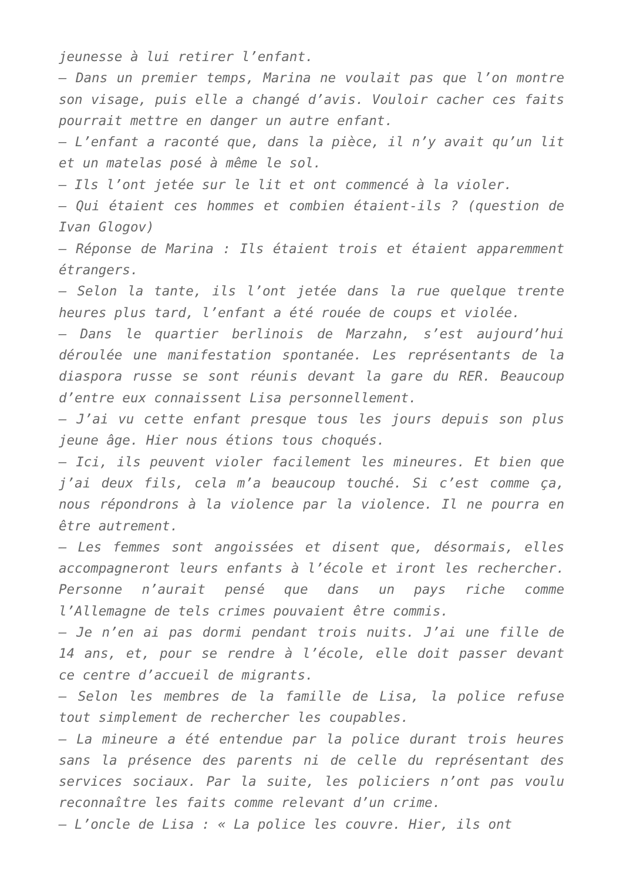jeunesse à lui retirer l’enfant.
– Dans un premier temps, Marina ne voulait pas que l’on montre son visage, puis elle a changé d’avis. Vouloir cacher ces faits pourrait mettre en danger un autre enfant.
– L’enfant a raconté que, dans la pièce, il n’y avait qu’un lit et un matelas posé à même le sol.
– Ils l’ont jetée sur le lit et ont commencé à la violer.
– Qui étaient ces hommes et combien étaient-ils ? (question de Ivan Glogov)
– Réponse de Marina : Ils étaient trois et étaient apparemment étrangers.
– Selon la tante, ils l’ont jetée dans la rue quelque trente heures plus tard, l’enfant a été rouée de coups et violée.
– Dans le quartier berlinois de Marzahn, s’est aujourd’hui déroulée une manifestation spontanée. Les représentants de la diaspora russe se sont réunis devant la gare du RER. Beaucoup d’entre eux connaissent Lisa personnellement.
– J’ai vu cette enfant presque tous les jours depuis son plus jeune âge. Hier nous étions tous choqués.
– Ici, ils peuvent violer facilement les mineures. Et bien que j’ai deux fils, cela m’a beaucoup touché. Si c’est comme ça, nous répondrons à la violence par la violence. Il ne pourra en être autrement.
– Les femmes sont angoissées et disent que, désormais, elles accompagneront leurs enfants à l’école et iront les rechercher. Personne n’aurait pensé que dans un pays riche comme l’Allemagne de tels crimes pouvaient être commis.
– Je n’en ai pas dormi pendant trois nuits. J’ai une fille de 14 ans, et, pour se rendre à l’école, elle doit passer devant ce centre d’accueil de migrants.
– Selon les membres de la famille de Lisa, la police refuse tout simplement de rechercher les coupables.
– La mineure a été entendue par la police durant trois heures sans la présence des parents ni de celle du représentant des services sociaux. Par la suite, les policiers n’ont pas voulu reconnaître les faits comme relevant d’un crime.
– L’oncle de Lisa : « La police les couvre. Hier, ils ont